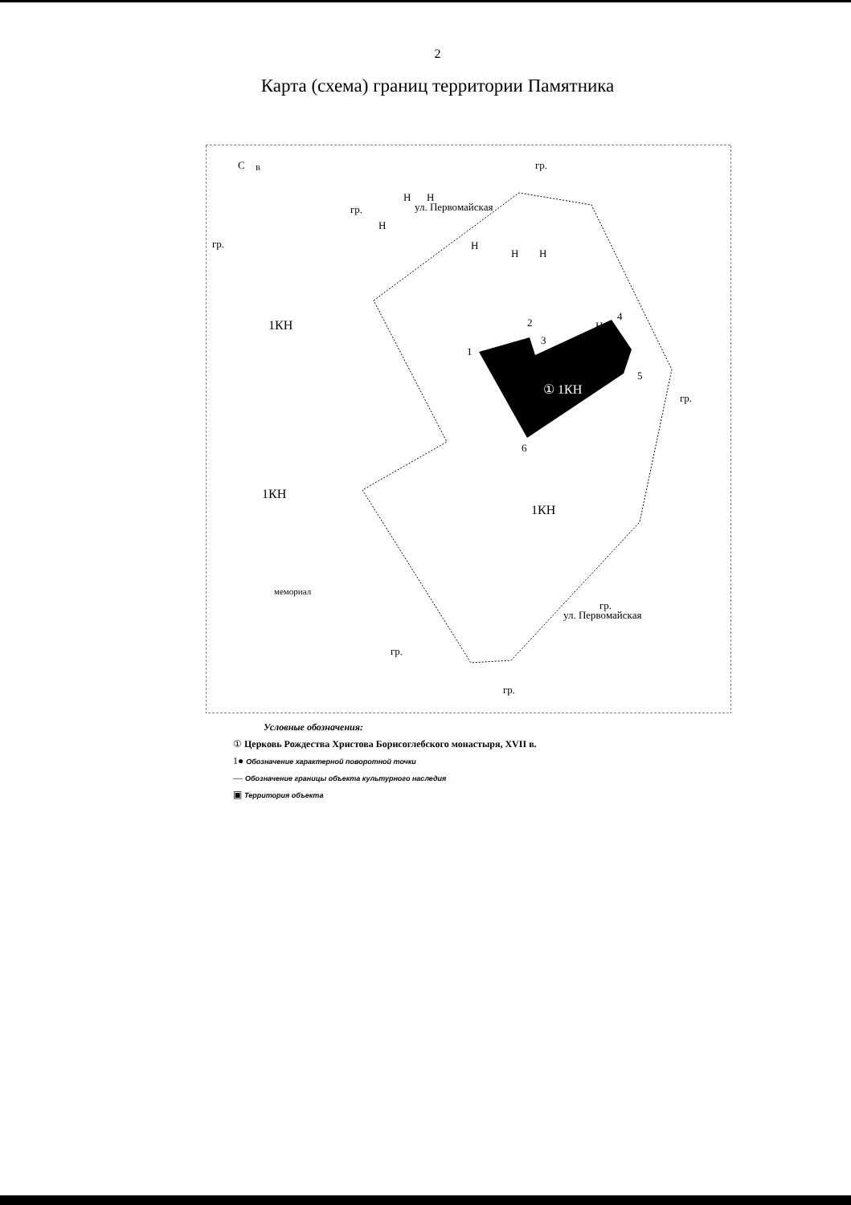2
Карта (схема) границ территории Памятника
С
В
① 1КН
1КН
1КН
1КН
мемориал
ул. Первомайская
ул. Первомайская
Н
Н
Н
Н
Н
Н
Н
гр.
гр.
гр.
гр.
гр.
гр.
гр.
1
2
3
4
5
6
Условные обозначения:
① Церковь Рождества Христова Борисоглебского монастыря, XVII в.
1● Обозначение характерной поворотной точки
— Обозначение границы объекта культурного наследия
▣ Территория объекта